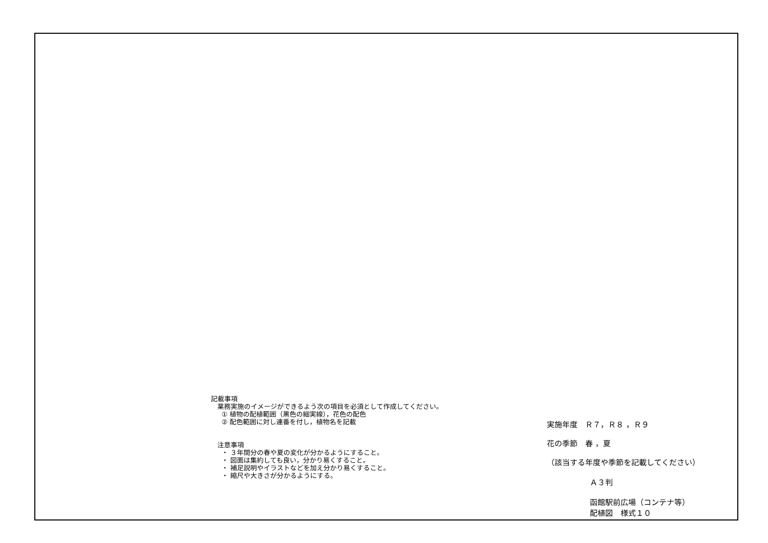記載事項
業務実施のイメージができるよう次の項目を必須として作成してください。
① 植物の配植範囲（黒色の細実線），花色の配色
② 配色範囲に対し連番を付し，植物名を記載
注意事項
・ ３年間分の春や夏の変化が分かるようにすること。
・ 図面は集約しても良い，分かり易くすること。
・ 補足説明やイラストなどを加え分かり易くすること。
・ 縮尺や大きさが分かるようにする。
実施年度　Ｒ７，Ｒ８ ，Ｒ９
花の季節　春 ，夏
（該当する年度や季節を記載してください）
Ａ３判
函館駅前広場（コンテナ等）
配植図　様式１０